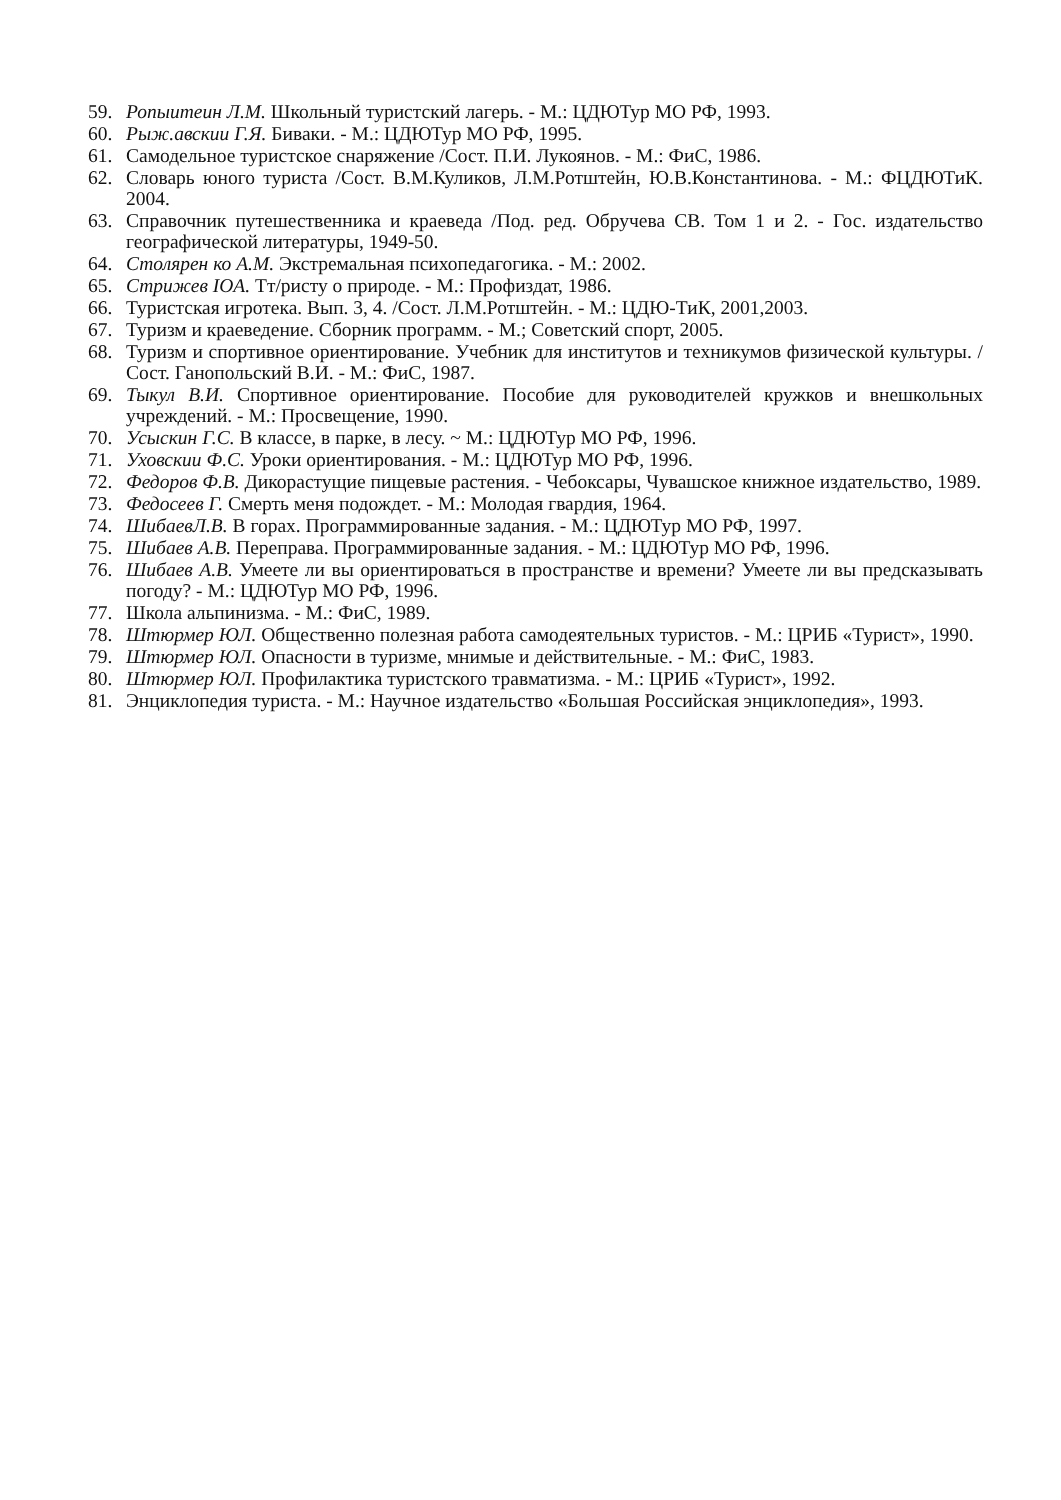59. Ропыитеин Л.М. Школьный туристский лагерь. - М.: ЦДЮТур МО РФ, 1993.
60. Рыж.авскии Г.Я. Биваки. - М.: ЦДЮТур МО РФ, 1995.
61. Самодельное туристское снаряжение /Сост. П.И. Лукоянов. - М.: ФиС, 1986.
62. Словарь юного туриста /Сост. В.М.Куликов, Л.М.Ротштейн, Ю.В.Константинова. - М.: ФЦДЮТиК. 2004.
63. Справочник путешественника и краеведа /Под. ред. Обручева СВ. Том 1 и 2. - Гос. издательство географической литературы, 1949-50.
64. Столярен ко А.М. Экстремальная психопедагогика. - М.: 2002.
65. Стрижев IOA. Тт/ристу о природе. - М.: Профиздат, 1986.
66. Туристская игротека. Вып. 3, 4. /Сост. Л.М.Ротштейн. - М.: ЦДЮ-ТиК, 2001,2003.
67. Туризм и краеведение. Сборник программ. - М.; Советский спорт, 2005.
68. Туризм и спортивное ориентирование. Учебник для институтов и техникумов физической культуры. /Сост. Ганопольский В.И. - М.: ФиС, 1987.
69. Тыкул В.И. Спортивное ориентирование. Пособие для руководителей кружков и внешкольных учреждений. - М.: Просвещение, 1990.
70. Усыскин Г.С. В классе, в парке, в лесу. ~ М.: ЦДЮТур МО РФ, 1996.
71. Уховскии Ф.С. Уроки ориентирования. - М.: ЦДЮТур МО РФ, 1996.
72. Федоров Ф.В. Дикорастущие пищевые растения. - Чебоксары, Чувашское книжное издательство, 1989.
73. Федосеев Г. Смерть меня подождет. - М.: Молодая гвардия, 1964.
74. ШибаевЛ.В. В горах. Программированные задания. - М.: ЦДЮТур МО РФ, 1997.
75. Шибаев А.В. Переправа. Программированные задания. - М.: ЦДЮТур МО РФ, 1996.
76. Шибаев А.В. Умеете ли вы ориентироваться в пространстве и времени? Умеете ли вы предсказывать погоду? - М.: ЦДЮТур МО РФ, 1996.
77. Школа альпинизма. - М.: ФиС, 1989.
78. Штюрмер ЮЛ. Общественно полезная работа самодеятельных туристов. - М.: ЦРИБ «Турист», 1990.
79. Штюрмер ЮЛ. Опасности в туризме, мнимые и действительные. - М.: ФиС, 1983.
80. Штюрмер ЮЛ. Профилактика туристского травматизма. - М.: ЦРИБ «Турист», 1992.
81. Энциклопедия туриста. - М.: Научное издательство «Большая Российская энциклопедия», 1993.